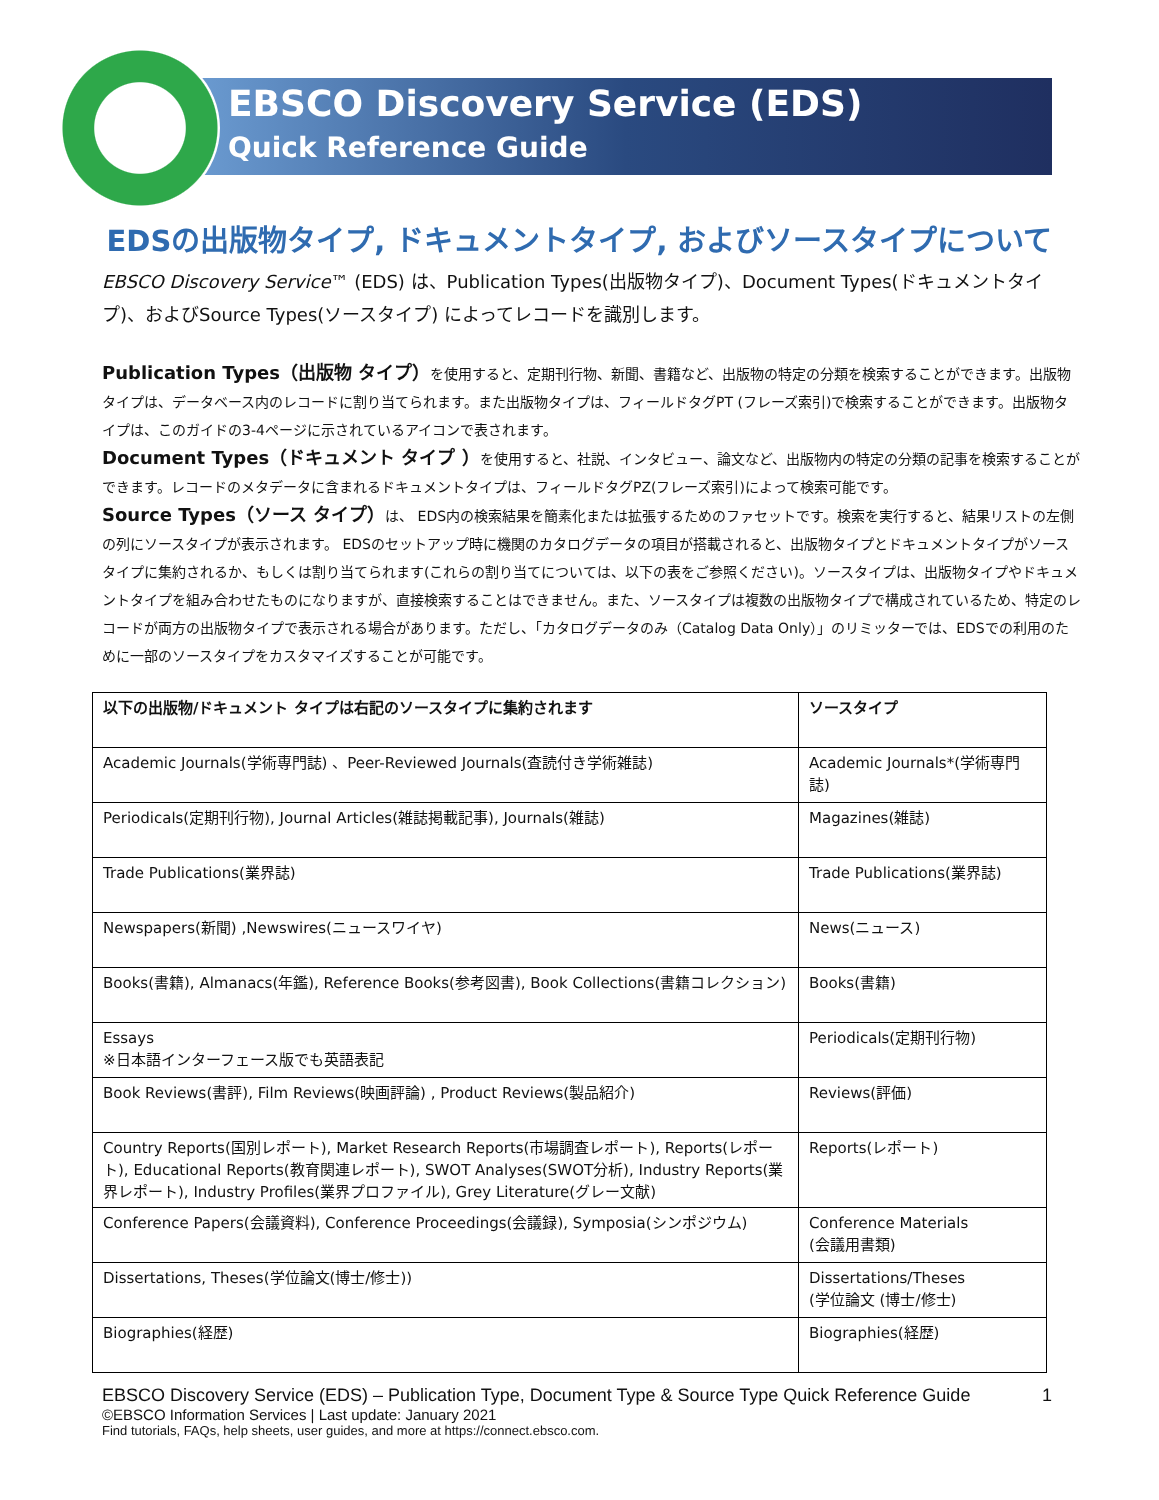EBSCO Discovery Service (EDS)
Quick Reference Guide
EDSの出版物タイプ, ドキュメントタイプ, およびソースタイプについて
EBSCO Discovery Service™ (EDS) は、Publication Types(出版物タイプ)、Document Types(ドキュメントタイプ)、およびSource Types(ソースタイプ) によってレコードを識別します。
Publication Types（出版物 タイプ）を使用すると、定期刊行物、新聞、書籍など、出版物の特定の分類を検索することができます。出版物タイプは、データベース内のレコードに割り当てられます。また出版物タイプは、フィールドタグPT (フレーズ索引)で検索することができます。出版物タイプは、このガイドの3-4ページに示されているアイコンで表されます。
Document Types（ドキュメント タイプ ）を使用すると、社説、インタビュー、論文など、出版物内の特定の分類の記事を検索することができます。レコードのメタデータに含まれるドキュメントタイプは、フィールドタグPZ(フレーズ索引)によって検索可能です。
Source Types（ソース タイプ）は、 EDS内の検索結果を簡素化または拡張するためのファセットです。検索を実行すると、結果リストの左側の列にソースタイプが表示されます。 EDSのセットアップ時に機関のカタログデータの項目が搭載されると、出版物タイプとドキュメントタイプがソースタイプに集約されるか、もしくは割り当てられます(これらの割り当てについては、以下の表をご参照ください)。ソースタイプは、出版物タイプやドキュメントタイプを組み合わせたものになりますが、直接検索することはできません。また、ソースタイプは複数の出版物タイプで構成されているため、特定のレコードが両方の出版物タイプで表示される場合があります。ただし、「カタログデータのみ（Catalog Data Only）」のリミッターでは、EDSでの利用のために一部のソースタイプをカスタマイズすることが可能です。
| 以下の出版物/ドキュメント タイプは右記のソースタイプに集約されます | ソースタイプ |
| Academic Journals(学術専門誌) 、Peer-Reviewed Journals(査読付き学術雑誌) | Academic Journals*(学術専門誌) |
| Periodicals(定期刊行物), Journal Articles(雑誌掲載記事), Journals(雑誌) | Magazines(雑誌) |
| Trade Publications(業界誌) | Trade Publications(業界誌) |
| Newspapers(新聞) ,Newswires(ニュースワイヤ) | News(ニュース) |
| Books(書籍), Almanacs(年鑑), Reference Books(参考図書), Book Collections(書籍コレクション) | Books(書籍) |
| Essays ※日本語インターフェース版でも英語表記 | Periodicals(定期刊行物) |
| Book Reviews(書評), Film Reviews(映画評論) , Product Reviews(製品紹介) | Reviews(評価) |
| Country Reports(国別レポート), Market Research Reports(市場調査レポート), Reports(レポート), Educational Reports(教育関連レポート), SWOT Analyses(SWOT分析), Industry Reports(業界レポート), Industry Profiles(業界プロファイル), Grey Literature(グレー文献) | Reports(レポート) |
| Conference Papers(会議資料), Conference Proceedings(会議録), Symposia(シンポジウム) | Conference Materials (会議用書類) |
| Dissertations, Theses(学位論文(博士/修士)) | Dissertations/Theses (学位論文 (博士/修士) |
| Biographies(経歴) | Biographies(経歴) |
EBSCO Discovery Service (EDS) – Publication Type, Document Type & Source Type Quick Reference Guide 1
©EBSCO Information Services | Last update: January 2021
Find tutorials, FAQs, help sheets, user guides, and more at https://connect.ebsco.com.